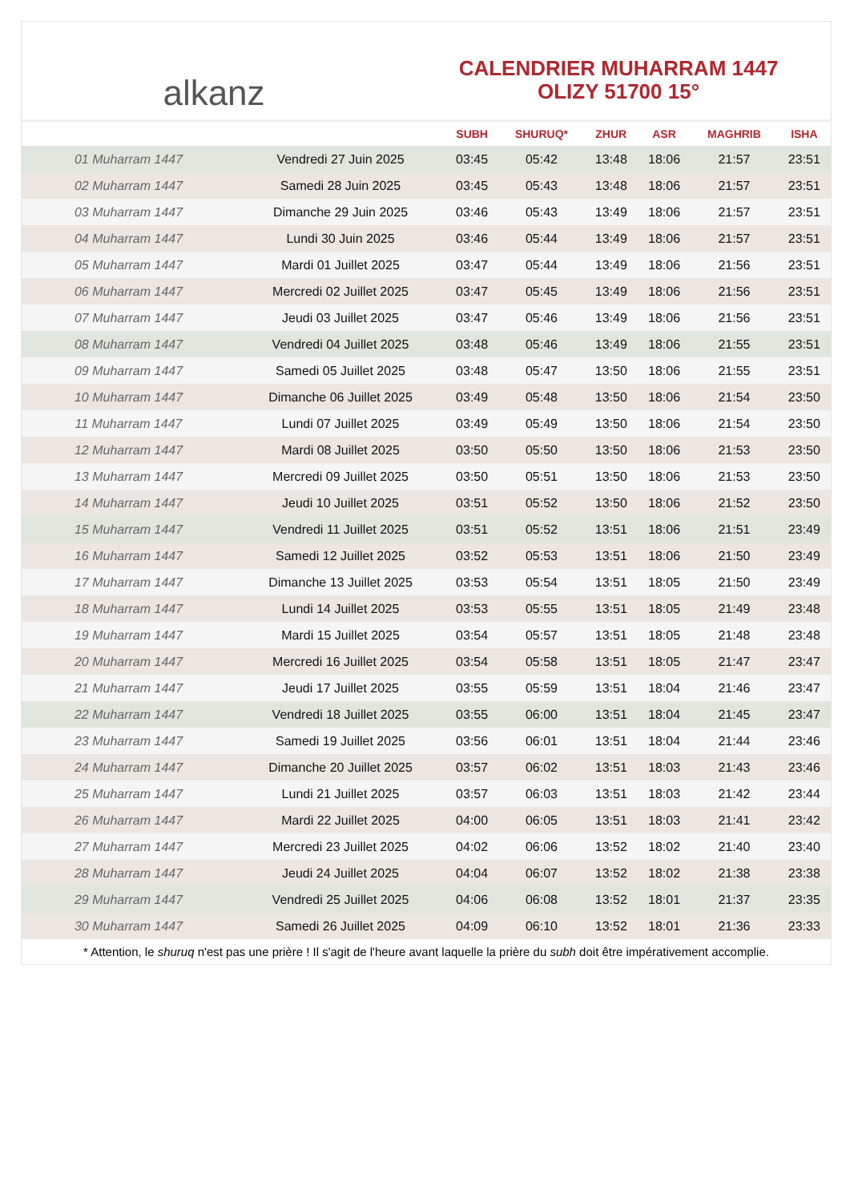alkanz
CALENDRIER MUHARRAM 1447
OLIZY 51700 15°
| | | SUBH | SHURUQ* | ZHUR | ASR | MAGHRIB | ISHA |
| --- | --- | --- | --- | --- | --- | --- | --- |
| 01 Muharram 1447 | Vendredi 27 Juin 2025 | 03:45 | 05:42 | 13:48 | 18:06 | 21:57 | 23:51 |
| 02 Muharram 1447 | Samedi 28 Juin 2025 | 03:45 | 05:43 | 13:48 | 18:06 | 21:57 | 23:51 |
| 03 Muharram 1447 | Dimanche 29 Juin 2025 | 03:46 | 05:43 | 13:49 | 18:06 | 21:57 | 23:51 |
| 04 Muharram 1447 | Lundi 30 Juin 2025 | 03:46 | 05:44 | 13:49 | 18:06 | 21:57 | 23:51 |
| 05 Muharram 1447 | Mardi 01 Juillet 2025 | 03:47 | 05:44 | 13:49 | 18:06 | 21:56 | 23:51 |
| 06 Muharram 1447 | Mercredi 02 Juillet 2025 | 03:47 | 05:45 | 13:49 | 18:06 | 21:56 | 23:51 |
| 07 Muharram 1447 | Jeudi 03 Juillet 2025 | 03:47 | 05:46 | 13:49 | 18:06 | 21:56 | 23:51 |
| 08 Muharram 1447 | Vendredi 04 Juillet 2025 | 03:48 | 05:46 | 13:49 | 18:06 | 21:55 | 23:51 |
| 09 Muharram 1447 | Samedi 05 Juillet 2025 | 03:48 | 05:47 | 13:50 | 18:06 | 21:55 | 23:51 |
| 10 Muharram 1447 | Dimanche 06 Juillet 2025 | 03:49 | 05:48 | 13:50 | 18:06 | 21:54 | 23:50 |
| 11 Muharram 1447 | Lundi 07 Juillet 2025 | 03:49 | 05:49 | 13:50 | 18:06 | 21:54 | 23:50 |
| 12 Muharram 1447 | Mardi 08 Juillet 2025 | 03:50 | 05:50 | 13:50 | 18:06 | 21:53 | 23:50 |
| 13 Muharram 1447 | Mercredi 09 Juillet 2025 | 03:50 | 05:51 | 13:50 | 18:06 | 21:53 | 23:50 |
| 14 Muharram 1447 | Jeudi 10 Juillet 2025 | 03:51 | 05:52 | 13:50 | 18:06 | 21:52 | 23:50 |
| 15 Muharram 1447 | Vendredi 11 Juillet 2025 | 03:51 | 05:52 | 13:51 | 18:06 | 21:51 | 23:49 |
| 16 Muharram 1447 | Samedi 12 Juillet 2025 | 03:52 | 05:53 | 13:51 | 18:06 | 21:50 | 23:49 |
| 17 Muharram 1447 | Dimanche 13 Juillet 2025 | 03:53 | 05:54 | 13:51 | 18:05 | 21:50 | 23:49 |
| 18 Muharram 1447 | Lundi 14 Juillet 2025 | 03:53 | 05:55 | 13:51 | 18:05 | 21:49 | 23:48 |
| 19 Muharram 1447 | Mardi 15 Juillet 2025 | 03:54 | 05:57 | 13:51 | 18:05 | 21:48 | 23:48 |
| 20 Muharram 1447 | Mercredi 16 Juillet 2025 | 03:54 | 05:58 | 13:51 | 18:05 | 21:47 | 23:47 |
| 21 Muharram 1447 | Jeudi 17 Juillet 2025 | 03:55 | 05:59 | 13:51 | 18:04 | 21:46 | 23:47 |
| 22 Muharram 1447 | Vendredi 18 Juillet 2025 | 03:55 | 06:00 | 13:51 | 18:04 | 21:45 | 23:47 |
| 23 Muharram 1447 | Samedi 19 Juillet 2025 | 03:56 | 06:01 | 13:51 | 18:04 | 21:44 | 23:46 |
| 24 Muharram 1447 | Dimanche 20 Juillet 2025 | 03:57 | 06:02 | 13:51 | 18:03 | 21:43 | 23:46 |
| 25 Muharram 1447 | Lundi 21 Juillet 2025 | 03:57 | 06:03 | 13:51 | 18:03 | 21:42 | 23:44 |
| 26 Muharram 1447 | Mardi 22 Juillet 2025 | 04:00 | 06:05 | 13:51 | 18:03 | 21:41 | 23:42 |
| 27 Muharram 1447 | Mercredi 23 Juillet 2025 | 04:02 | 06:06 | 13:52 | 18:02 | 21:40 | 23:40 |
| 28 Muharram 1447 | Jeudi 24 Juillet 2025 | 04:04 | 06:07 | 13:52 | 18:02 | 21:38 | 23:38 |
| 29 Muharram 1447 | Vendredi 25 Juillet 2025 | 04:06 | 06:08 | 13:52 | 18:01 | 21:37 | 23:35 |
| 30 Muharram 1447 | Samedi 26 Juillet 2025 | 04:09 | 06:10 | 13:52 | 18:01 | 21:36 | 23:33 |
* Attention, le shuruq n'est pas une prière ! Il s'agit de l'heure avant laquelle la prière du subh doit être impérativement accomplie.